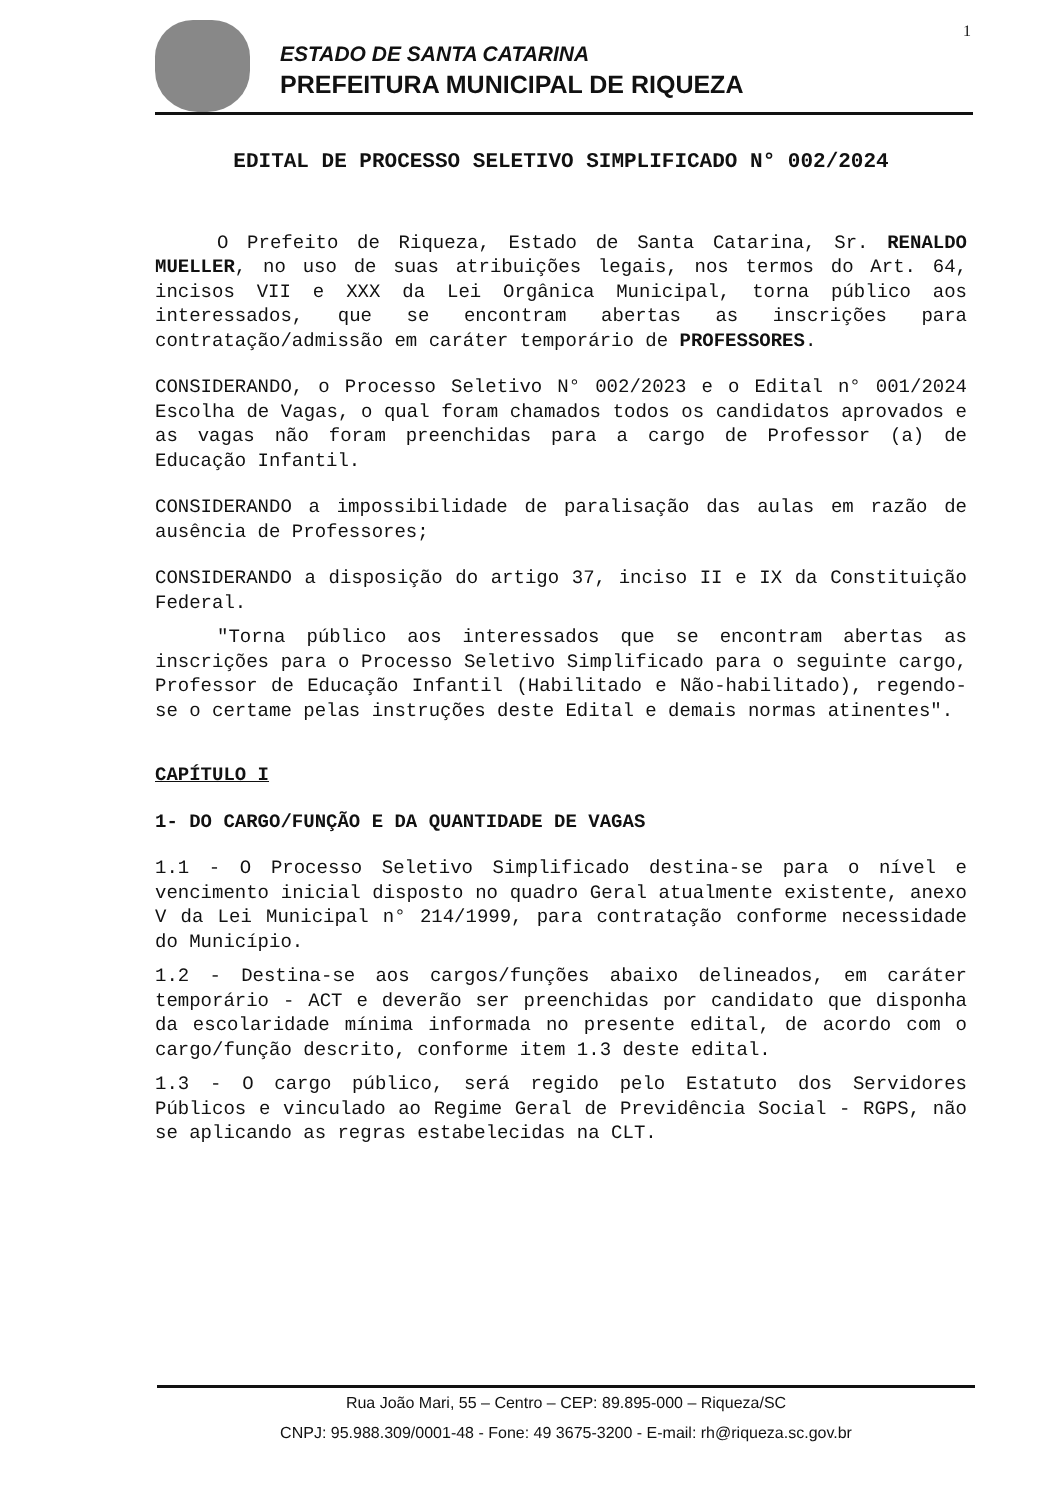1
ESTADO DE SANTA CATARINA
PREFEITURA MUNICIPAL DE RIQUEZA
EDITAL DE PROCESSO SELETIVO SIMPLIFICADO N° 002/2024
O Prefeito de Riqueza, Estado de Santa Catarina, Sr. RENALDO MUELLER, no uso de suas atribuições legais, nos termos do Art. 64, incisos VII e XXX da Lei Orgânica Municipal, torna público aos interessados, que se encontram abertas as inscrições para contratação/admissão em caráter temporário de PROFESSORES.
CONSIDERANDO, o Processo Seletivo N° 002/2023 e o Edital n° 001/2024 Escolha de Vagas, o qual foram chamados todos os candidatos aprovados e as vagas não foram preenchidas para a cargo de Professor (a) de Educação Infantil.
CONSIDERANDO a impossibilidade de paralisação das aulas em razão de ausência de Professores;
CONSIDERANDO a disposição do artigo 37, inciso II e IX da Constituição Federal.
"Torna público aos interessados que se encontram abertas as inscrições para o Processo Seletivo Simplificado para o seguinte cargo, Professor de Educação Infantil (Habilitado e Não-habilitado), regendo-se o certame pelas instruções deste Edital e demais normas atinentes".
CAPÍTULO I
1- DO CARGO/FUNÇÃO E DA QUANTIDADE DE VAGAS
1.1 - O Processo Seletivo Simplificado destina-se para o nível e vencimento inicial disposto no quadro Geral atualmente existente, anexo V da Lei Municipal n° 214/1999, para contratação conforme necessidade do Município.
1.2 - Destina-se aos cargos/funções abaixo delineados, em caráter temporário - ACT e deverão ser preenchidas por candidato que disponha da escolaridade mínima informada no presente edital, de acordo com o cargo/função descrito, conforme item 1.3 deste edital.
1.3 - O cargo público, será regido pelo Estatuto dos Servidores Públicos e vinculado ao Regime Geral de Previdência Social - RGPS, não se aplicando as regras estabelecidas na CLT.
Rua João Mari, 55 – Centro – CEP: 89.895-000 – Riqueza/SC
CNPJ: 95.988.309/0001-48 - Fone: 49 3675-3200 - E-mail: rh@riqueza.sc.gov.br